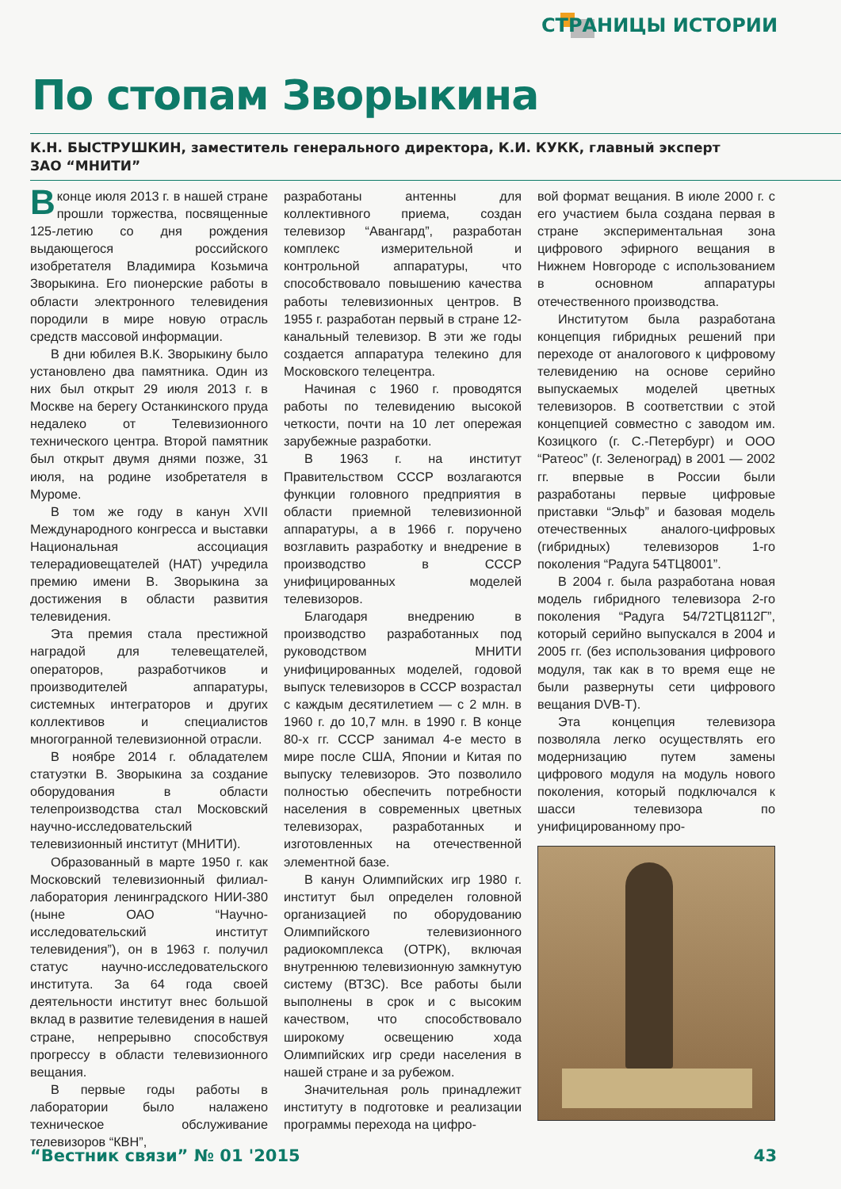СТРАНИЦЫ ИСТОРИИ
По стопам Зворыкина
К.Н. БЫСТРУШКИН, заместитель генерального директора, К.И. КУКК, главный эксперт
ЗАО “МНИТИ”
В конце июля 2013 г. в нашей стране прошли торжества, посвященные 125-летию со дня рождения выдающегося российского изобретателя Владимира Козьмича Зворыкина. Его пионерские работы в области электронного телевидения породили в мире новую отрасль средств массовой информации.
В дни юбилея В.К. Зворыкину было установлено два памятника. Один из них был открыт 29 июля 2013 г. в Москве на берегу Останкинского пруда недалеко от Телевизионного технического центра. Второй памятник был открыт двумя днями позже, 31 июля, на родине изобретателя в Муроме.
В том же году в канун XVII Международного конгресса и выставки Национальная ассоциация телерадиовещателей (НАТ) учредила премию имени В. Зворыкина за достижения в области развития телевидения.
Эта премия стала престижной наградой для телевещателей, операторов, разработчиков и производителей аппаратуры, системных интеграторов и других коллективов и специалистов многогранной телевизионной отрасли.
В ноябре 2014 г. обладателем статуэтки В. Зворыкина за создание оборудования в области телепроизводства стал Московский научно-исследовательский телевизионный институт (МНИТИ).
Образованный в марте 1950 г. как Московский телевизионный филиал-лаборатория ленинградского НИИ-380 (ныне ОАО “Научно-исследовательский институт телевидения”), он в 1963 г. получил статус научно-исследовательского института. За 64 года своей деятельности институт внес большой вклад в развитие телевидения в нашей стране, непрерывно способствуя прогрессу в области телевизионного вещания.
В первые годы работы в лаборатории было налажено техническое обслуживание телевизоров “КВН”,
разработаны антенны для коллективного приема, создан телевизор “Авангард”, разработан комплекс измерительной и контрольной аппаратуры, что способствовало повышению качества работы телевизионных центров. В 1955 г. разработан первый в стране 12-канальный телевизор. В эти же годы создается аппаратура телекино для Московского телецентра.
Начиная с 1960 г. проводятся работы по телевидению высокой четкости, почти на 10 лет опережая зарубежные разработки.
В 1963 г. на институт Правительством СССР возлагаются функции головного предприятия в области приемной телевизионной аппаратуры, а в 1966 г. поручено возглавить разработку и внедрение в производство в СССР унифицированных моделей телевизоров.
Благодаря внедрению в производство разработанных под руководством МНИТИ унифицированных моделей, годовой выпуск телевизоров в СССР возрастал с каждым десятилетием — с 2 млн. в 1960 г. до 10,7 млн. в 1990 г. В конце 80-х гг. СССР занимал 4-е место в мире после США, Японии и Китая по выпуску телевизоров. Это позволило полностью обеспечить потребности населения в современных цветных телевизорах, разработанных и изготовленных на отечественной элементной базе.
В канун Олимпийских игр 1980 г. институт был определен головной организацией по оборудованию Олимпийского телевизионного радиокомплекса (ОТРК), включая внутреннюю телевизионную замкнутую систему (ВТЗС). Все работы были выполнены в срок и с высоким качеством, что способствовало широкому освещению хода Олимпийских игр среди населения в нашей стране и за рубежом.
Значительная роль принадлежит институту в подготовке и реализации программы перехода на цифро-
вой формат вещания. В июле 2000 г. с его участием была создана первая в стране экспериментальная зона цифрового эфирного вещания в Нижнем Новгороде с использованием в основном аппаратуры отечественного производства.
Институтом была разработана концепция гибридных решений при переходе от аналогового к цифровому телевидению на основе серийно выпускаемых моделей цветных телевизоров. В соответствии с этой концепцией совместно с заводом им. Козицкого (г. С.-Петербург) и ООО “Ратеос” (г. Зеленоград) в 2001 — 2002 гг. впервые в России были разработаны первые цифровые приставки “Эльф” и базовая модель отечественных аналого-цифровых (гибридных) телевизоров 1-го поколения “Радуга 54ТЦ8001”.
В 2004 г. была разработана новая модель гибридного телевизора 2-го поколения “Радуга 54/72ТЦ8112Г”, который серийно выпускался в 2004 и 2005 гг. (без использования цифрового модуля, так как в то время еще не были развернуты сети цифрового вещания DVB-T).
Эта концепция телевизора позволяла легко осуществлять его модернизацию путем замены цифрового модуля на модуль нового поколения, который подключался к шасси телевизора по унифицированному про-
“Вестник связи” № 01 '2015 43